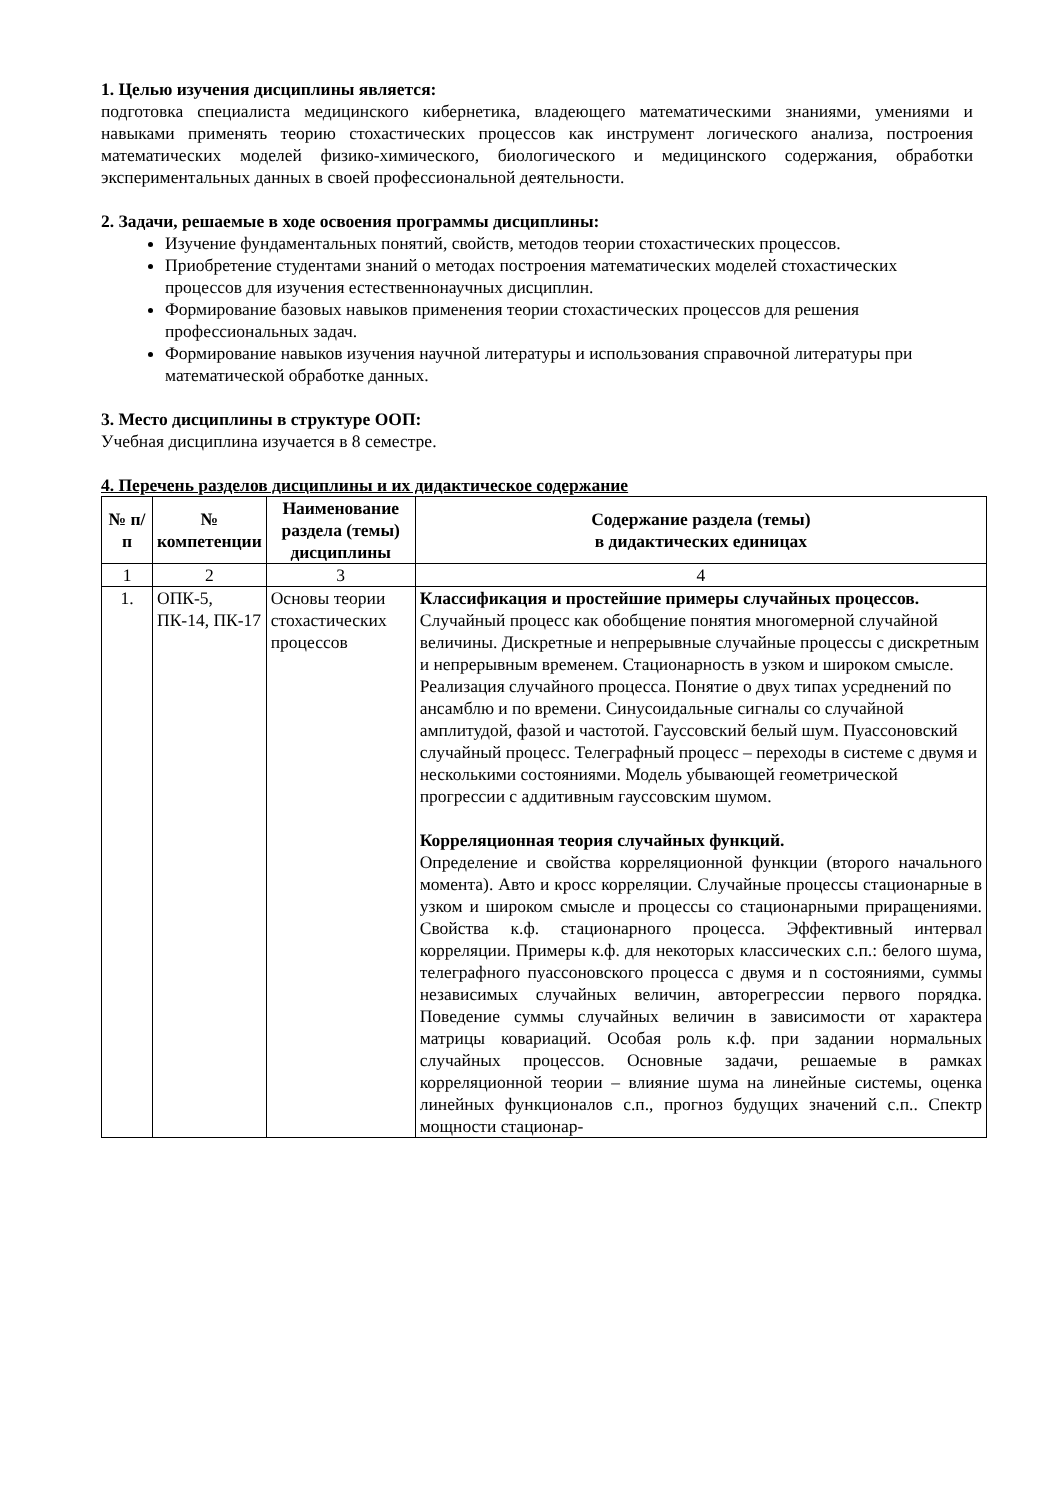1. Целью изучения дисциплины является:
подготовка специалиста медицинского кибернетика, владеющего математическими знаниями, умениями и навыками применять теорию стохастических процессов как инструмент логического анализа, построения математических моделей физико-химического, биологического и медицинского содержания, обработки экспериментальных данных в своей профессиональной деятельности.
2. Задачи, решаемые в ходе освоения программы дисциплины:
Изучение фундаментальных понятий, свойств, методов теории стохастических процессов.
Приобретение студентами знаний о методах построения математических моделей стохастических процессов для изучения естественнонаучных дисциплин.
Формирование базовых навыков применения теории стохастических процессов для решения профессиональных задач.
Формирование навыков изучения научной литературы и использования справочной литературы при математической обработке данных.
3. Место дисциплины в структуре ООП:
Учебная дисциплина изучается в 8 семестре.
4. Перечень разделов дисциплины и их дидактическое содержание
| № п/п | № компетенции | Наименование раздела (темы) дисциплины | Содержание раздела (темы) в дидактических единицах |
| --- | --- | --- | --- |
| 1 | 2 | 3 | 4 |
| 1. | ОПК-5, ПК-14, ПК-17 | Основы теории стохастических процессов | Классификация и простейшие примеры случайных процессов. Случайный процесс как обобщение понятия многомерной случайной величины. Дискретные и непрерывные случайные процессы с дискретным и непрерывным временем. Стационарность в узком и широком смысле. Реализация случайного процесса. Понятие о двух типах усреднений по ансамблю и по времени. Синусоидальные сигналы со случайной амплитудой, фазой и частотой. Гауссовский белый шум. Пуассоновский случайный процесс. Телеграфный процесс – переходы в системе с двумя и несколькими состояниями. Модель убывающей геометрической прогрессии с аддитивным гауссовским шумом. Корреляционная теория случайных функций. Определение и свойства корреляционной функции (второго начального момента). Авто и кросс корреляции. Случайные процессы стационарные в узком и широком смысле и процессы со стационарными приращениями. Свойства к.ф. стационарного процесса. Эффективный интервал корреляции. Примеры к.ф. для некоторых классических с.п.: белого шума, телеграфного пуассоновского процесса с двумя и n состояниями, суммы независимых случайных величин, авторегрессии первого порядка. Поведение суммы случайных величин в зависимости от характера матрицы ковариаций. Особая роль к.ф. при задании нормальных случайных процессов. Основные задачи, решаемые в рамках корреляционной теории – влияние шума на линейные системы, оценка линейных функционалов с.п., прогноз будущих значений с.п.. Спектр мощности стационар- |